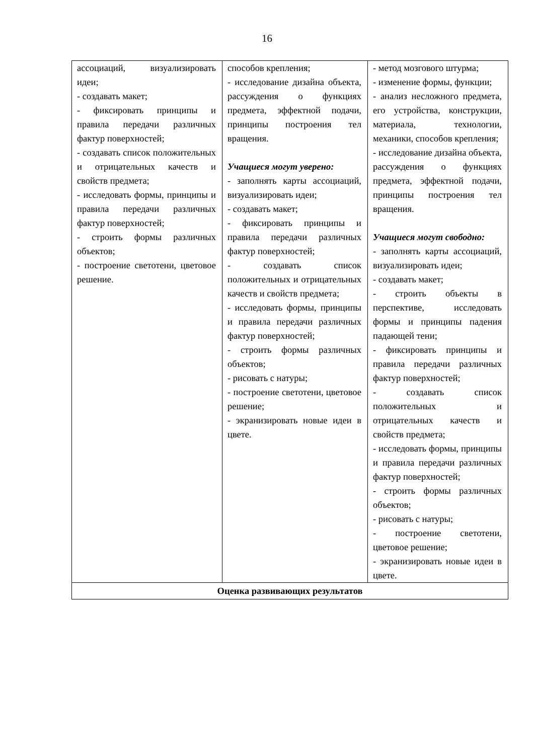16
| ассоциаций, визуализировать идеи; - создавать макет; - фиксировать принципы и правила передачи различных фактур поверхностей; - создавать список положительных и отрицательных качеств и свойств предмета; - исследовать формы, принципы и правила передачи различных фактур поверхностей; - строить формы различных объектов; - построение светотени, цветовое решение. | способов крепления; - исследование дизайна объекта, рассуждения о функциях предмета, эффектной подачи, принципы построения тел вращения. Учащиеся могут уверено: - заполнять карты ассоциаций, визуализировать идеи; - создавать макет; - фиксировать принципы и правила передачи различных фактур поверхностей; - создавать список положительных и отрицательных качеств и свойств предмета; - исследовать формы, принципы и правила передачи различных фактур поверхностей; - строить формы различных объектов; - рисовать с натуры; - построение светотени, цветовое решение; - экранизировать новые идеи в цвете. | - метод мозгового штурма; - изменение формы, функции; - анализ несложного предмета, его устройства, конструкции, материала, технологии, механики, способов крепления; - исследование дизайна объекта, рассуждения о функциях предмета, эффектной подачи, принципы построения тел вращения. Учащиеся могут свободно: - заполнять карты ассоциаций, визуализировать идеи; - создавать макет; - строить объекты в перспективе, исследовать формы и принципы падения падающей тени; - фиксировать принципы и правила передачи различных фактур поверхностей; - создавать список положительных и отрицательных качеств и свойств предмета; - исследовать формы, принципы и правила передачи различных фактур поверхностей; - строить формы различных объектов; - рисовать с натуры; - построение светотени, цветовое решение; - экранизировать новые идеи в цвете. |
| Оценка развивающих результатов | | |